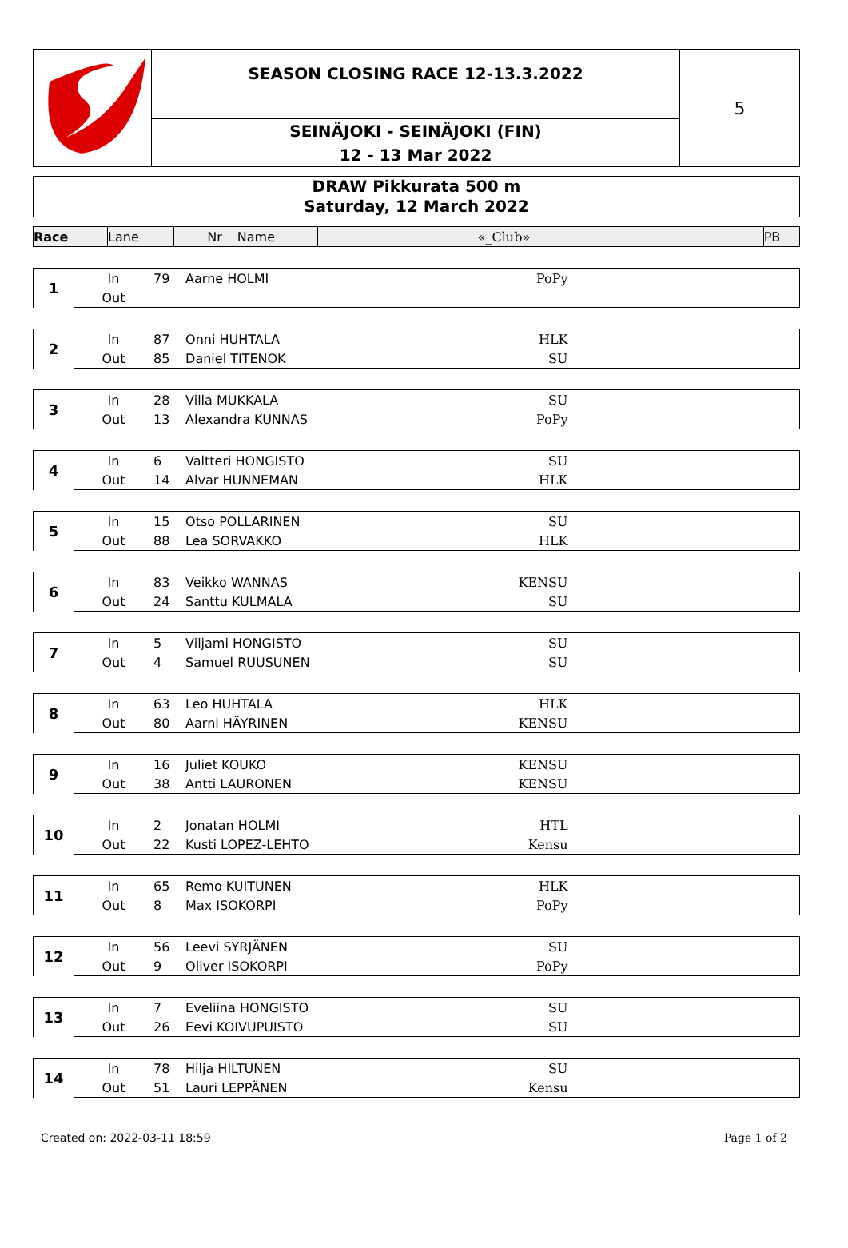SEASON CLOSING RACE 12-13.3.2022
SEINÄJOKI - SEINÄJOKI (FIN)
12 - 13 Mar 2022
5
DRAW Pikkurata 500 m
Saturday, 12 March 2022
| Race | Lane | Nr | Name | «_Club» | PB |
| --- | --- | --- | --- | --- | --- |
| 1 | In | 79 | Aarne HOLMI | PoPy | |
| | Out | | | | |
| 2 | In | 87 | Onni HUHTALA | HLK | |
| | Out | 85 | Daniel TITENOK | SU | |
| 3 | In | 28 | Villa MUKKALA | SU | |
| | Out | 13 | Alexandra KUNNAS | PoPy | |
| 4 | In | 6 | Valtteri HONGISTO | SU | |
| | Out | 14 | Alvar HUNNEMAN | HLK | |
| 5 | In | 15 | Otso POLLARINEN | SU | |
| | Out | 88 | Lea SORVAKKO | HLK | |
| 6 | In | 83 | Veikko WANNAS | KENSU | |
| | Out | 24 | Santtu KULMALA | SU | |
| 7 | In | 5 | Viljami HONGISTO | SU | |
| | Out | 4 | Samuel RUUSUNEN | SU | |
| 8 | In | 63 | Leo HUHTALA | HLK | |
| | Out | 80 | Aarni HÄYRINEN | KENSU | |
| 9 | In | 16 | Juliet KOUKO | KENSU | |
| | Out | 38 | Antti LAURONEN | KENSU | |
| 10 | In | 2 | Jonatan HOLMI | HTL | |
| | Out | 22 | Kusti LOPEZ-LEHTO | Kensu | |
| 11 | In | 65 | Remo KUITUNEN | HLK | |
| | Out | 8 | Max ISOKORPI | PoPy | |
| 12 | In | 56 | Leevi SYRJÄNEN | SU | |
| | Out | 9 | Oliver ISOKORPI | PoPy | |
| 13 | In | 7 | Eveliina HONGISTO | SU | |
| | Out | 26 | Eevi KOIVUPUISTO | SU | |
| 14 | In | 78 | Hilja HILTUNEN | SU | |
| | Out | 51 | Lauri LEPPÄNEN | Kensu | |
Created on: 2022-03-11 18:59 Page 1 of 2